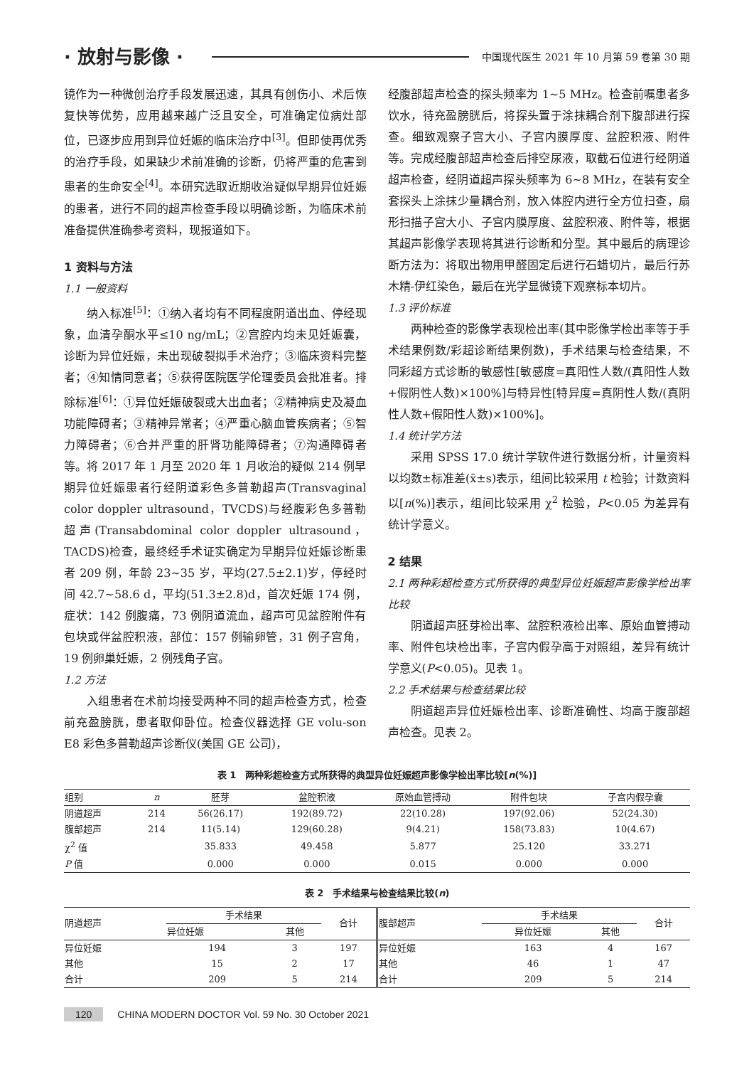· 放射与影像 · 中国现代医生 2021 年 10 月第 59 卷第 30 期
镜作为一种微创治疗手段发展迅速，其具有创伤小、术后恢复快等优势，应用越来越广泛且安全，可准确定位病灶部位，已逐步应用到异位妊娠的临床治疗中<sup>[3]</sup>。但即使再优秀的治疗手段，如果缺少术前准确的诊断，仍将严重的危害到患者的生命安全<sup>[4]</sup>。本研究选取近期收治疑似早期异位妊娠的患者，进行不同的超声检查手段以明确诊断，为临床术前准备提供准确参考资料，现报道如下。
1 资料与方法
1.1 一般资料
纳入标准<sup>[5]</sup>：①纳入者均有不同程度阴道出血、停经现象，血清孕酮水平≤10 ng/mL；②宫腔内均未见妊娠囊，诊断为异位妊娠，未出现破裂拟手术治疗；③临床资料完整者；④知情同意者；⑤获得医院医学伦理委员会批准者。排除标准<sup>[6]</sup>：①异位妊娠破裂或大出血者；②精神病史及凝血功能障碍者；③精神异常者；④严重心脑血管疾病者；⑤智力障碍者；⑥合并严重的肝肾功能障碍者；⑦沟通障碍者等。将 2017 年 1 月至 2020 年 1 月收治的疑似 214 例早期异位妊娠患者行经阴道彩色多普勒超声(Transvaginal color doppler ultrasound，TVCDS)与经腹彩色多普勒超声(Transabdominal color doppler ultrasound，TACDS)检查，最终经手术证实确定为早期异位妊娠诊断患者 209 例，年龄 23~35 岁，平均(27.5±2.1)岁，停经时间 42.7~58.6 d，平均(51.3±2.8)d，首次妊娠 174 例，症状：142 例腹痛，73 例阴道流血，超声可见盆腔附件有包块或伴盆腔积液，部位：157 例输卵管，31 例子宫角，19 例卵巢妊娠，2 例残角子宫。
1.2 方法
入组患者在术前均接受两种不同的超声检查方式，检查前充盈膀胱，患者取仰卧位。检查仪器选择 GE volu-son E8 彩色多普勒超声诊断仪(美国 GE 公司)，
经腹部超声检查的探头频率为 1~5 MHz。检查前嘱患者多饮水，待充盈膀胱后，将探头置于涂抹耦合剂下腹部进行探查。细致观察子宫大小、子宫内膜厚度、盆腔积液、附件等。完成经腹部超声检查后排空尿液，取截石位进行经阴道超声检查，经阴道超声探头频率为 6~8 MHz，在装有安全套探头上涂抹少量耦合剂，放入体腔内进行全方位扫查，扇形扫描子宫大小、子宫内膜厚度、盆腔积液、附件等，根据其超声影像学表现将其进行诊断和分型。其中最后的病理诊断方法为：将取出物用甲醛固定后进行石蜡切片，最后行苏木精-伊红染色，最后在光学显微镜下观察标本切片。
1.3 评价标准
两种检查的影像学表现检出率(其中影像学检出率等于手术结果例数/彩超诊断结果例数)，手术结果与检查结果，不同彩超方式诊断的敏感性[敏感度=真阳性人数/(真阳性人数+假阴性人数)×100%]与特异性[特异度=真阴性人数/(真阴性人数+假阳性人数)×100%]。
1.4 统计学方法
采用 SPSS 17.0 统计学软件进行数据分析，计量资料以均数±标准差(x̄±s)表示，组间比较采用 t 检验；计数资料以[n(%)]表示，组间比较采用 χ<sup>2</sup> 检验，P<0.05 为差异有统计学意义。
2 结果
2.1 两种彩超检查方式所获得的典型异位妊娠超声影像学检出率比较
阴道超声胚芽检出率、盆腔积液检出率、原始血管搏动率、附件包块检出率，子宫内假孕高于对照组，差异有统计学意义(P<0.05)。见表 1。
2.2 手术结果与检查结果比较
阴道超声异位妊娠检出率、诊断准确性、均高于腹部超声检查。见表 2。
表 1　两种彩超检查方式所获得的典型异位妊娠超声影像学检出率比较[n(%)]
| 组别 | n | 胚芽 | 盆腔积液 | 原始血管搏动 | 附件包块 | 子宫内假孕囊 |
| --- | --- | --- | --- | --- | --- | --- |
| 阴道超声 | 214 | 56(26.17) | 192(89.72) | 22(10.28) | 197(92.06) | 52(24.30) |
| 腹部超声 | 214 | 11(5.14) | 129(60.28) | 9(4.21) | 158(73.83) | 10(4.67) |
| χ<sup>2</sup> 值 | | 35.833 | 49.458 | 5.877 | 25.120 | 33.271 |
| P 值 | | 0.000 | 0.000 | 0.015 | 0.000 | 0.000 |
表 2　手术结果与检查结果比较(n)
| 阴道超声 | 手术结果 | | 合计 | 腹部超声 | 手术结果 | | 合计 |
| --- | --- | --- | --- | --- | --- | --- | --- |
| | 异位妊娠 | 其他 | | | 异位妊娠 | 其他 | |
| 异位妊娠 | 194 | 3 | 197 | 异位妊娠 | 163 | 4 | 167 |
| 其他 | 15 | 2 | 17 | 其他 | 46 | 1 | 47 |
| 合计 | 209 | 5 | 214 | 合计 | 209 | 5 | 214 |
120 CHINA MODERN DOCTOR Vol. 59 No. 30 October 2021